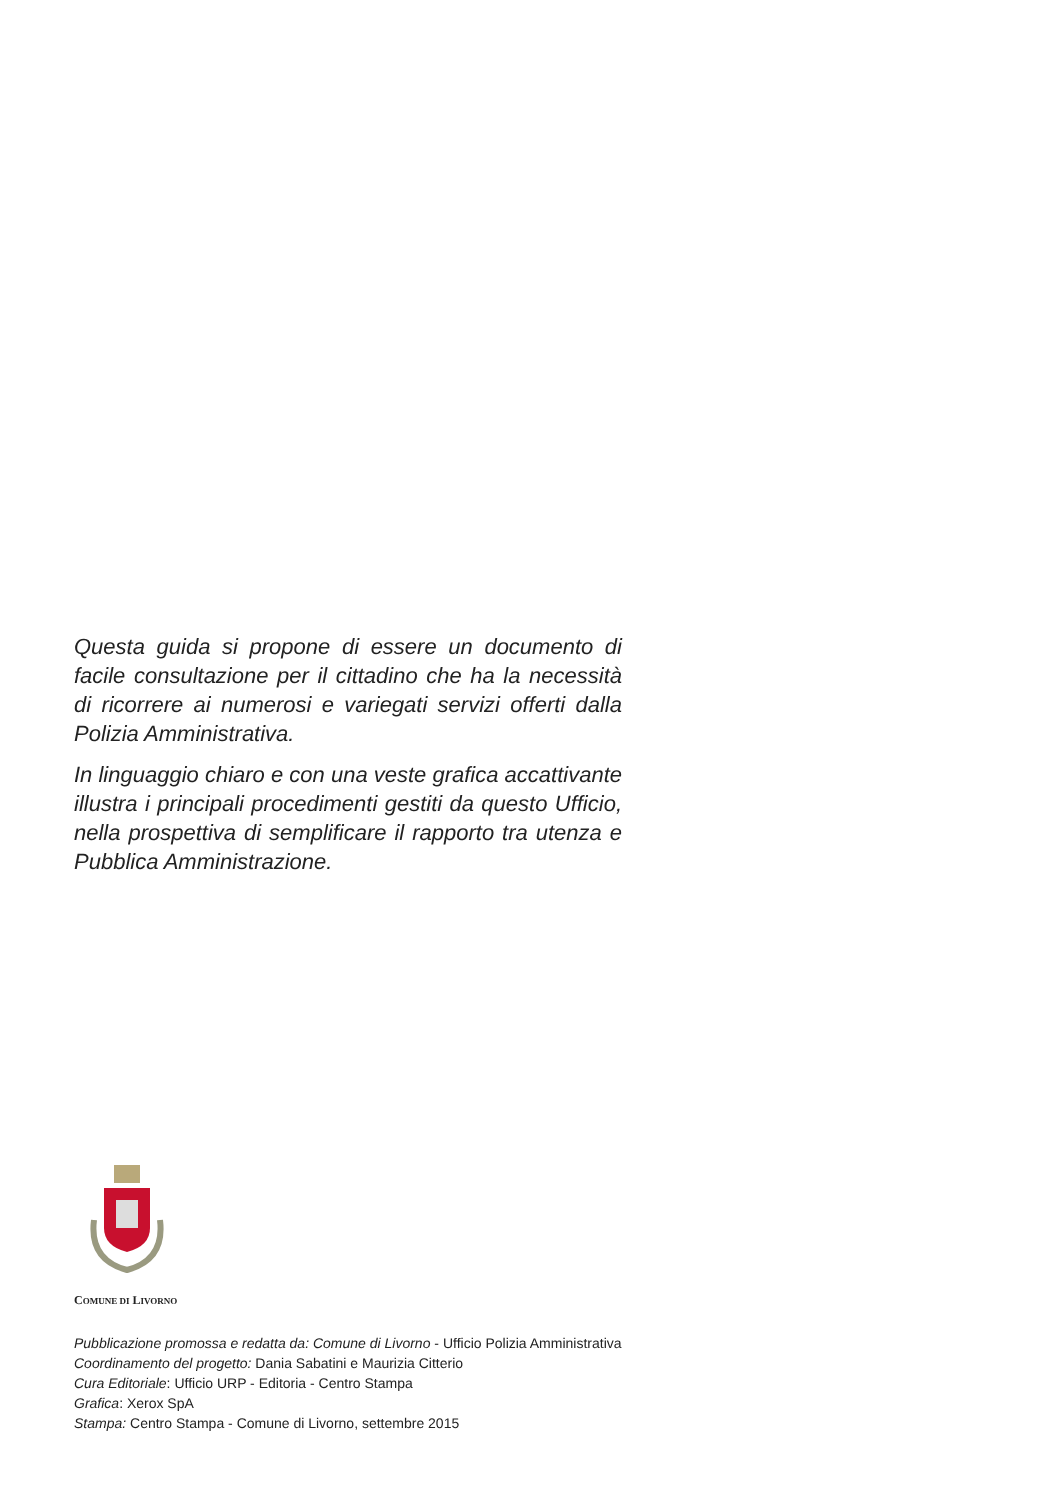Questa guida si propone di essere un documento di facile consultazione per il cittadino che ha la necessità di ricorrere ai numerosi e variegati servizi offerti dalla Polizia Amministrativa.
In linguaggio chiaro e con una veste grafica accattivante illustra i principali procedimenti gestiti da questo Ufficio, nella prospettiva di semplificare il rapporto tra utenza e Pubblica Amministrazione.
COMUNE DI LIVORNO
Pubblicazione promossa e redatta da: Comune di Livorno - Ufficio Polizia Amministrativa
Coordinamento del progetto: Dania Sabatini e Maurizia Citterio
Cura Editoriale: Ufficio URP - Editoria - Centro Stampa
Grafica: Xerox SpA
Stampa: Centro Stampa - Comune di Livorno, settembre 2015